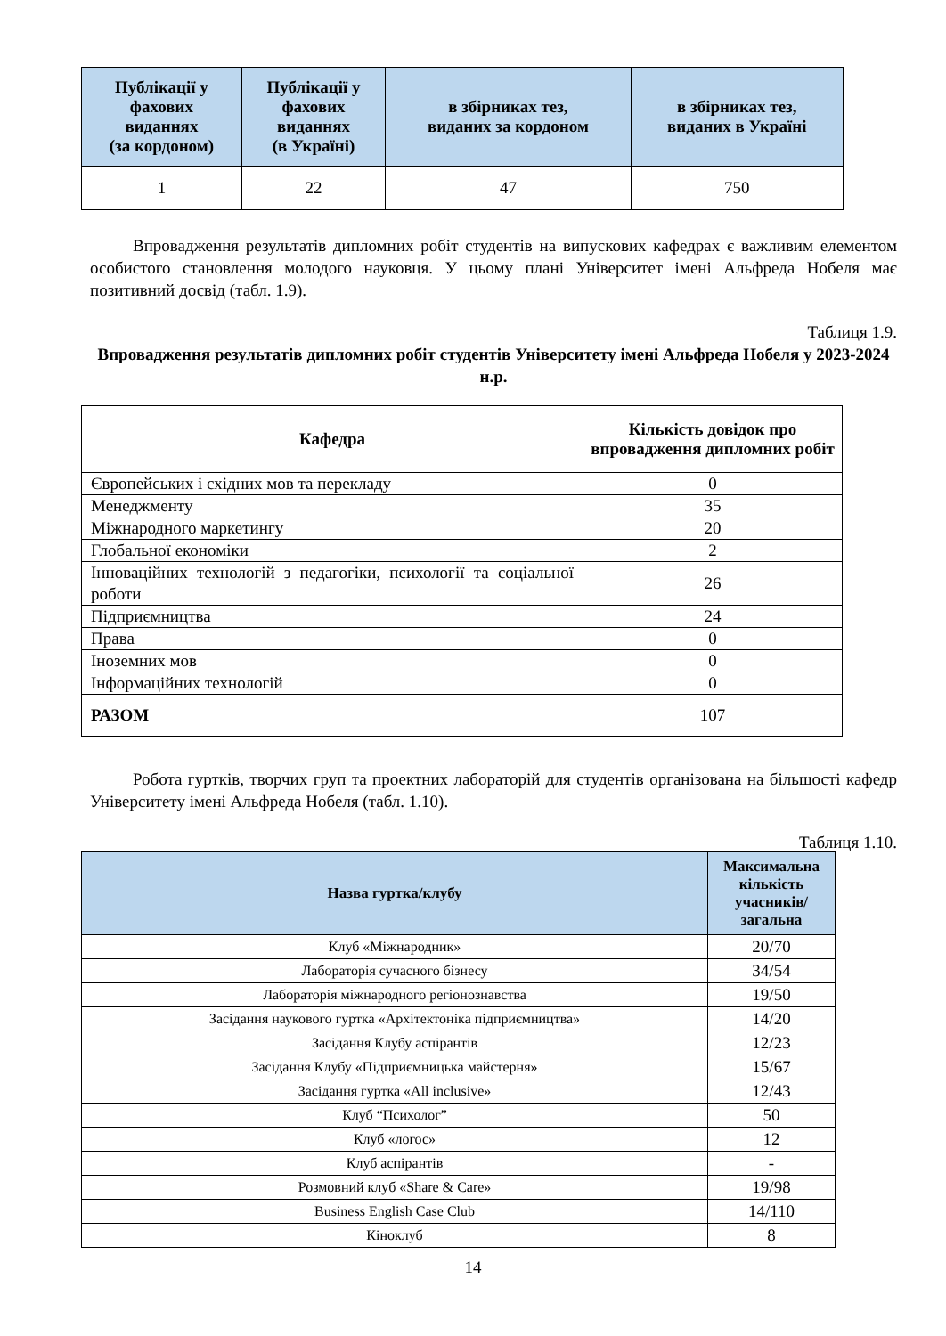| Публікації у фахових виданнях (за кордоном) | Публікації у фахових виданнях (в Україні) | в збірниках тез, виданих за кордоном | в збірниках тез, виданих в Україні |
| --- | --- | --- | --- |
| 1 | 22 | 47 | 750 |
Впровадження результатів дипломних робіт студентів на випускових кафедрах є важливим елементом особистого становлення молодого науковця. У цьому плані Університет імені Альфреда Нобеля має позитивний досвід (табл. 1.9).
Таблиця 1.9.
Впровадження результатів дипломних робіт студентів Університету імені Альфреда Нобеля у 2023-2024 н.р.
| Кафедра | Кількість довідок про впровадження дипломних робіт |
| --- | --- |
| Європейських і східних мов та перекладу | 0 |
| Менеджменту | 35 |
| Міжнародного маркетингу | 20 |
| Глобальної економіки | 2 |
| Інноваційних технологій з педагогіки, психології та соціальної роботи | 26 |
| Підприємництва | 24 |
| Права | 0 |
| Іноземних мов | 0 |
| Інформаційних технологій | 0 |
| РАЗОМ | 107 |
Робота гуртків, творчих груп та проектних лабораторій для студентів організована на більшості кафедр Університету імені Альфреда Нобеля (табл. 1.10).
Таблиця 1.10.
| Назва гуртка/клубу | Максимальна кількість учасників/загальна |
| --- | --- |
| Клуб «Міжнародник» | 20/70 |
| Лабораторія сучасного бізнесу | 34/54 |
| Лабораторія міжнародного регіонознавства | 19/50 |
| Засідання наукового гуртка «Архітектоніка підприємництва» | 14/20 |
| Засідання Клубу аспірантів | 12/23 |
| Засідання Клубу «Підприємницька майстерня» | 15/67 |
| Засідання гуртка «All inclusive» | 12/43 |
| Клуб “Психолог” | 50 |
| Клуб «логос» | 12 |
| Клуб аспірантів | - |
| Розмовний клуб «Share & Care» | 19/98 |
| Business English Case Club | 14/110 |
| Кіноклуб | 8 |
14